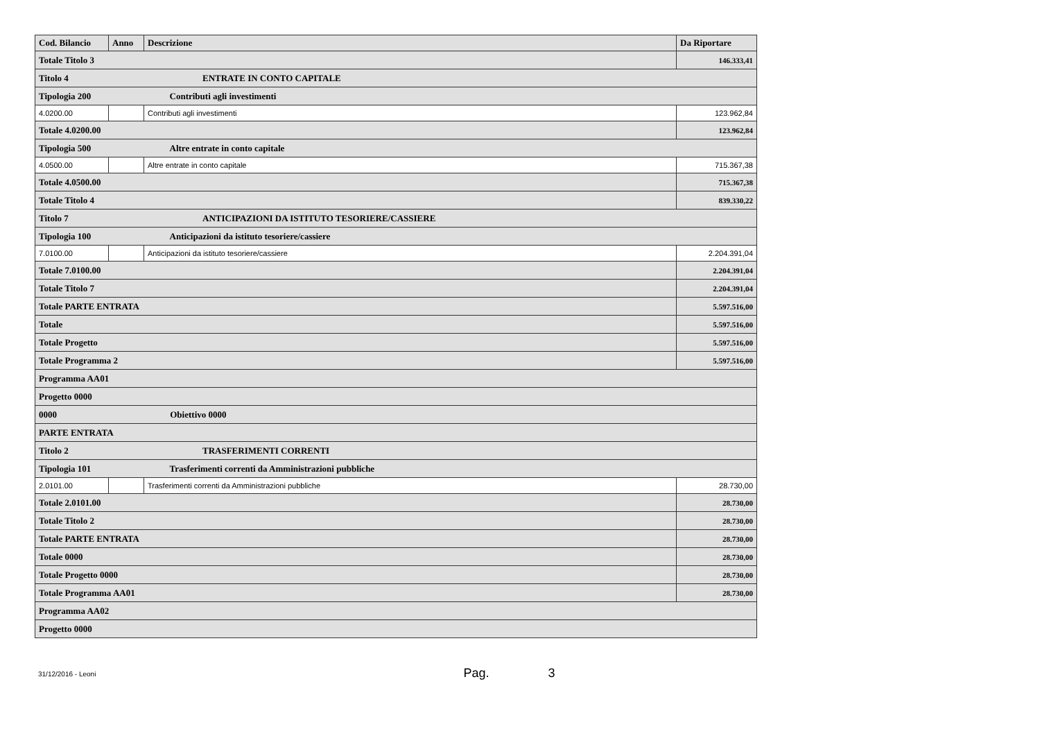| Cod. Bilancio | Anno | Descrizione | Da Riportare |
| --- | --- | --- | --- |
| Totale Titolo 3 | | | 146.333,41 |
| Titolo 4 ENTRATE IN CONTO CAPITALE | | | |
| Tipologia 200 Contributi agli investimenti | | | |
| 4.0200.00 | | Contributi agli investimenti | 123.962,84 |
| Totale 4.0200.00 | | | 123.962,84 |
| Tipologia 500 Altre entrate in conto capitale | | | |
| 4.0500.00 | | Altre entrate in conto capitale | 715.367,38 |
| Totale 4.0500.00 | | | 715.367,38 |
| Totale Titolo 4 | | | 839.330,22 |
| Titolo 7 ANTICIPAZIONI DA ISTITUTO TESORIERE/CASSIERE | | | |
| Tipologia 100 Anticipazioni da istituto tesoriere/cassiere | | | |
| 7.0100.00 | | Anticipazioni da istituto tesoriere/cassiere | 2.204.391,04 |
| Totale 7.0100.00 | | | 2.204.391,04 |
| Totale Titolo 7 | | | 2.204.391,04 |
| Totale PARTE ENTRATA | | | 5.597.516,00 |
| Totale | | | 5.597.516,00 |
| Totale Progetto | | | 5.597.516,00 |
| Totale Programma 2 | | | 5.597.516,00 |
| Programma AA01 | | | |
| Progetto 0000 | | | |
| 0000 Obiettivo 0000 | | | |
| PARTE ENTRATA | | | |
| Titolo 2 TRASFERIMENTI CORRENTI | | | |
| Tipologia 101 Trasferimenti correnti da Amministrazioni pubbliche | | | |
| 2.0101.00 | | Trasferimenti correnti da Amministrazioni pubbliche | 28.730,00 |
| Totale 2.0101.00 | | | 28.730,00 |
| Totale Titolo 2 | | | 28.730,00 |
| Totale PARTE ENTRATA | | | 28.730,00 |
| Totale 0000 | | | 28.730,00 |
| Totale Progetto 0000 | | | 28.730,00 |
| Totale Programma AA01 | | | 28.730,00 |
| Programma AA02 | | | |
| Progetto 0000 | | | |
31/12/2016 - Leoni Pag. 3